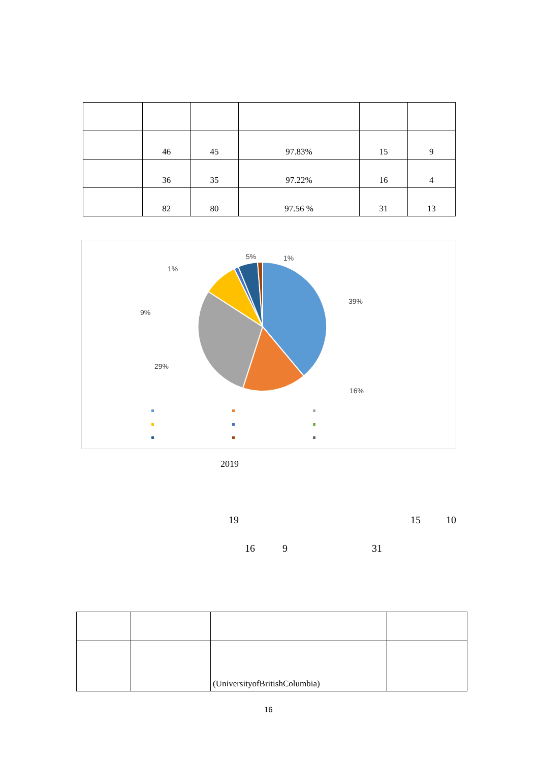| | 46 | 45 | 97.83% | 15 | 9 |
| | 36 | 35 | 97.22% | 16 | 4 |
| | 82 | 80 | 97.56 % | 31 | 13 |
5% 1%
1%
39%
9%
29%
16%
2019
19 15 10
16 9 31
| | | (UniversityofBritishColumbia) | |
16